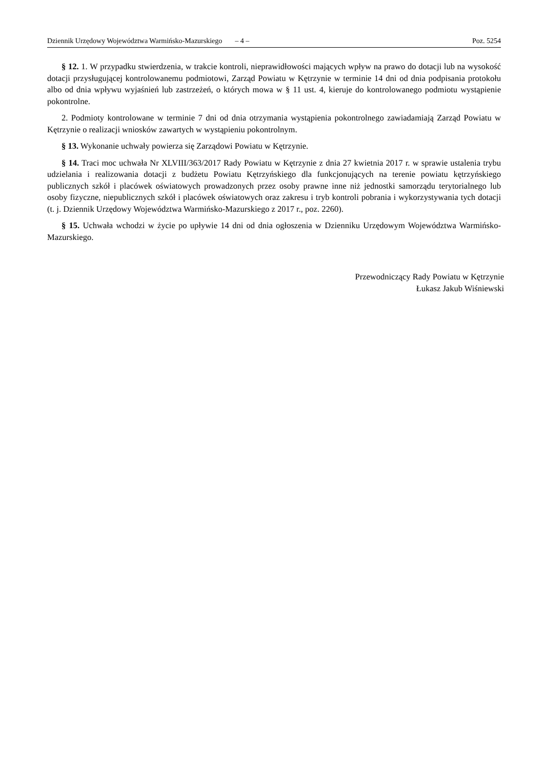Dziennik Urzędowy Województwa Warmińsko-Mazurskiego – 4 – Poz. 5254
§ 12. 1. W przypadku stwierdzenia, w trakcie kontroli, nieprawidłowości mających wpływ na prawo do dotacji lub na wysokość dotacji przysługującej kontrolowanemu podmiotowi, Zarząd Powiatu w Kętrzynie w terminie 14 dni od dnia podpisania protokołu albo od dnia wpływu wyjaśnień lub zastrzeżeń, o których mowa w § 11 ust. 4, kieruje do kontrolowanego podmiotu wystąpienie pokontrolne.
2. Podmioty kontrolowane w terminie 7 dni od dnia otrzymania wystąpienia pokontrolnego zawiadamiają Zarząd Powiatu w Kętrzynie o realizacji wniosków zawartych w wystąpieniu pokontrolnym.
§ 13. Wykonanie uchwały powierza się Zarządowi Powiatu w Kętrzynie.
§ 14. Traci moc uchwała Nr XLVIII/363/2017 Rady Powiatu w Kętrzynie z dnia 27 kwietnia 2017 r. w sprawie ustalenia trybu udzielania i realizowania dotacji z budżetu Powiatu Kętrzyńskiego dla funkcjonujących na terenie powiatu kętrzyńskiego publicznych szkół i placówek oświatowych prowadzonych przez osoby prawne inne niż jednostki samorządu terytorialnego lub osoby fizyczne, niepublicznych szkół i placówek oświatowych oraz zakresu i tryb kontroli pobrania i wykorzystywania tych dotacji (t. j. Dziennik Urzędowy Województwa Warmińsko-Mazurskiego z 2017 r., poz. 2260).
§ 15. Uchwała wchodzi w życie po upływie 14 dni od dnia ogłoszenia w Dzienniku Urzędowym Województwa Warmińsko-Mazurskiego.
Przewodniczący Rady Powiatu w Kętrzynie
Łukasz Jakub Wiśniewski